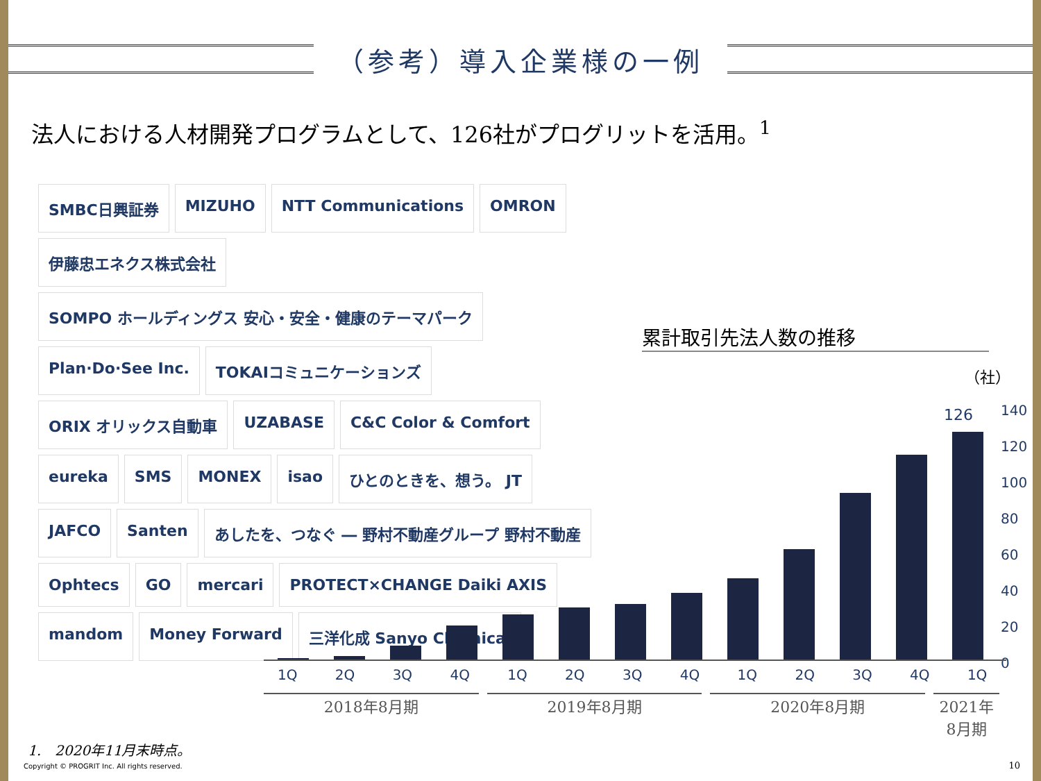（参考）導入企業様の一例
法人における人材開発プログラムとして、126社がプログリットを活用。<sup>1</sup>
SMBC日興証券
MIZUHO
NTT Communications
OMRON
伊藤忠エネクス株式会社
SOMPO ホールディングス 安心・安全・健康のテーマパーク
Plan·Do·See Inc.
TOKAIコミュニケーションズ
ORIX オリックス自動車
UZABASE
C&C Color & Comfort
eureka
SMS
MONEX
isao
ひとのときを、想う。 JT
JAFCO
Santen
あしたを、つなぐ ― 野村不動産グループ 野村不動産
Ophtecs
GO
mercari
PROTECT×CHANGE Daiki AXIS
mandom
Money Forward
三洋化成 Sanyo Chemical
累計取引先法人数の推移
（社）
126
140
120
100
80
60
40
20
0
1Q 2Q 3Q 4Q 1Q 2Q 3Q 4Q 1Q 2Q 3Q 4Q 1Q
2018年8月期 2019年8月期 2020年8月期 2021年
8月期
1.　2020年11月末時点。
Copyright © PROGRIT Inc. All rights reserved.
10